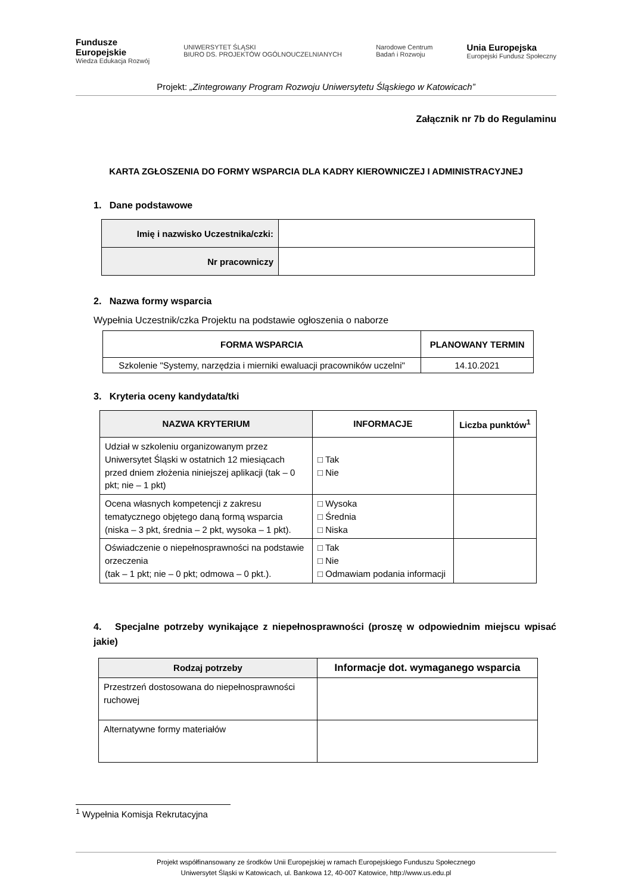Fundusze
Europejskie
Wiedza Edukacja Rozwój
UNIWERSYTET ŚLĄSKI
BIURO DS. PROJEKTÓW OGÓLNOUCZELNIANYCH
Narodowe Centrum
Badań i Rozwoju
Unia Europejska
Europejski Fundusz Społeczny
Projekt: „Zintegrowany Program Rozwoju Uniwersytetu Śląskiego w Katowicach”
Załącznik nr 7b do Regulaminu
KARTA ZGŁOSZENIA DO FORMY WSPARCIA DLA KADRY KIEROWNICZEJ I ADMINISTRACYJNEJ
1. Dane podstawowe
| Imię i nazwisko Uczestnika/czki: | |
| Nr pracowniczy | |
2. Nazwa formy wsparcia
Wypełnia Uczestnik/czka Projektu na podstawie ogłoszenia o naborze
| FORMA WSPARCIA | PLANOWANY TERMIN |
| --- | --- |
| Szkolenie "Systemy, narzędzia i mierniki ewaluacji pracowników uczelni" | 14.10.2021 |
3. Kryteria oceny kandydata/tki
| NAZWA KRYTERIUM | INFORMACJE | Liczba punktów<sup>1</sup> |
| --- | --- | --- |
| Udział w szkoleniu organizowanym przez Uniwersytet Śląski w ostatnich 12 miesiącach przed dniem złożenia niniejszej aplikacji (tak – 0 pkt; nie – 1 pkt) | □ Tak □ Nie | |
| Ocena własnych kompetencji z zakresu tematycznego objętego daną formą wsparcia (niska – 3 pkt, średnia – 2 pkt, wysoka – 1 pkt). | □ Wysoka □ Średnia □ Niska | |
| Oświadczenie o niepełnosprawności na podstawie orzeczenia (tak – 1 pkt; nie – 0 pkt; odmowa – 0 pkt.). | □ Tak □ Nie □ Odmawiam podania informacji | |
4. Specjalne potrzeby wynikające z niepełnosprawności (proszę w odpowiednim miejscu wpisać jakie)
| Rodzaj potrzeby | Informacje dot. wymaganego wsparcia |
| --- | --- |
| Przestrzeń dostosowana do niepełnosprawności ruchowej | |
| Alternatywne formy materiałów | |
<sup>1</sup> Wypełnia Komisja Rekrutacyjna
Projekt współfinansowany ze środków Unii Europejskiej w ramach Europejskiego Funduszu Społecznego
Uniwersytet Śląski w Katowicach, ul. Bankowa 12, 40-007 Katowice, http://www.us.edu.pl